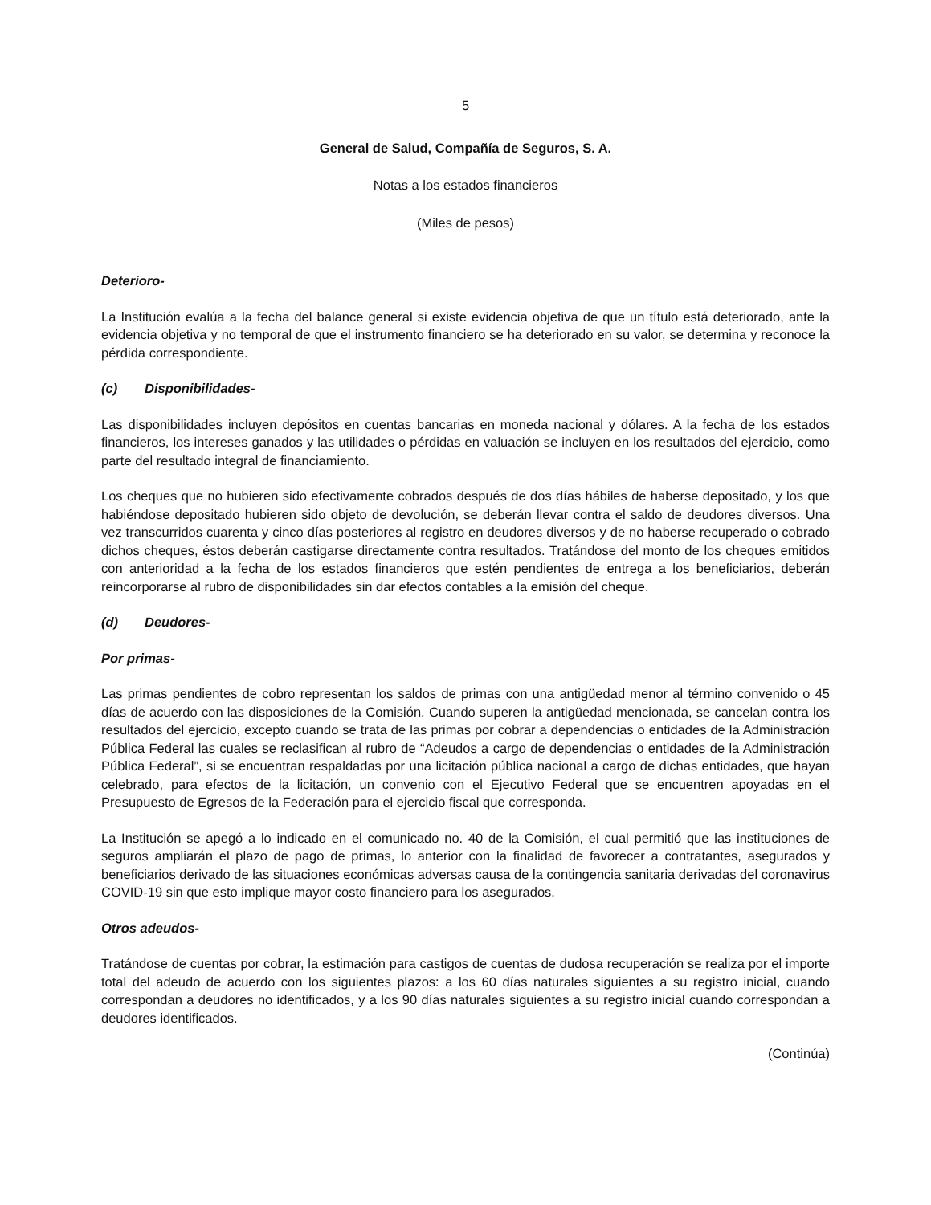5
General de Salud, Compañía de Seguros, S. A.
Notas a los estados financieros
(Miles de pesos)
Deterioro-
La Institución evalúa a la fecha del balance general si existe evidencia objetiva de que un título está deteriorado, ante la evidencia objetiva y no temporal de que el instrumento financiero se ha deteriorado en su valor, se determina y reconoce la pérdida correspondiente.
(c) Disponibilidades-
Las disponibilidades incluyen depósitos en cuentas bancarias en moneda nacional y dólares. A la fecha de los estados financieros, los intereses ganados y las utilidades o pérdidas en valuación se incluyen en los resultados del ejercicio, como parte del resultado integral de financiamiento.
Los cheques que no hubieren sido efectivamente cobrados después de dos días hábiles de haberse depositado, y los que habiéndose depositado hubieren sido objeto de devolución, se deberán llevar contra el saldo de deudores diversos. Una vez transcurridos cuarenta y cinco días posteriores al registro en deudores diversos y de no haberse recuperado o cobrado dichos cheques, éstos deberán castigarse directamente contra resultados. Tratándose del monto de los cheques emitidos con anterioridad a la fecha de los estados financieros que estén pendientes de entrega a los beneficiarios, deberán reincorporarse al rubro de disponibilidades sin dar efectos contables a la emisión del cheque.
(d) Deudores-
Por primas-
Las primas pendientes de cobro representan los saldos de primas con una antigüedad menor al término convenido o 45 días de acuerdo con las disposiciones de la Comisión. Cuando superen la antigüedad mencionada, se cancelan contra los resultados del ejercicio, excepto cuando se trata de las primas por cobrar a dependencias o entidades de la Administración Pública Federal las cuales se reclasifican al rubro de “Adeudos a cargo de dependencias o entidades de la Administración Pública Federal”, si se encuentran respaldadas por una licitación pública nacional a cargo de dichas entidades, que hayan celebrado, para efectos de la licitación, un convenio con el Ejecutivo Federal que se encuentren apoyadas en el Presupuesto de Egresos de la Federación para el ejercicio fiscal que corresponda.
La Institución se apegó a lo indicado en el comunicado no. 40 de la Comisión, el cual permitió que las instituciones de seguros ampliarán el plazo de pago de primas, lo anterior con la finalidad de favorecer a contratantes, asegurados y beneficiarios derivado de las situaciones económicas adversas causa de la contingencia sanitaria derivadas del coronavirus COVID-19 sin que esto implique mayor costo financiero para los asegurados.
Otros adeudos-
Tratándose de cuentas por cobrar, la estimación para castigos de cuentas de dudosa recuperación se realiza por el importe total del adeudo de acuerdo con los siguientes plazos: a los 60 días naturales siguientes a su registro inicial, cuando correspondan a deudores no identificados, y a los 90 días naturales siguientes a su registro inicial cuando correspondan a deudores identificados.
(Continúa)